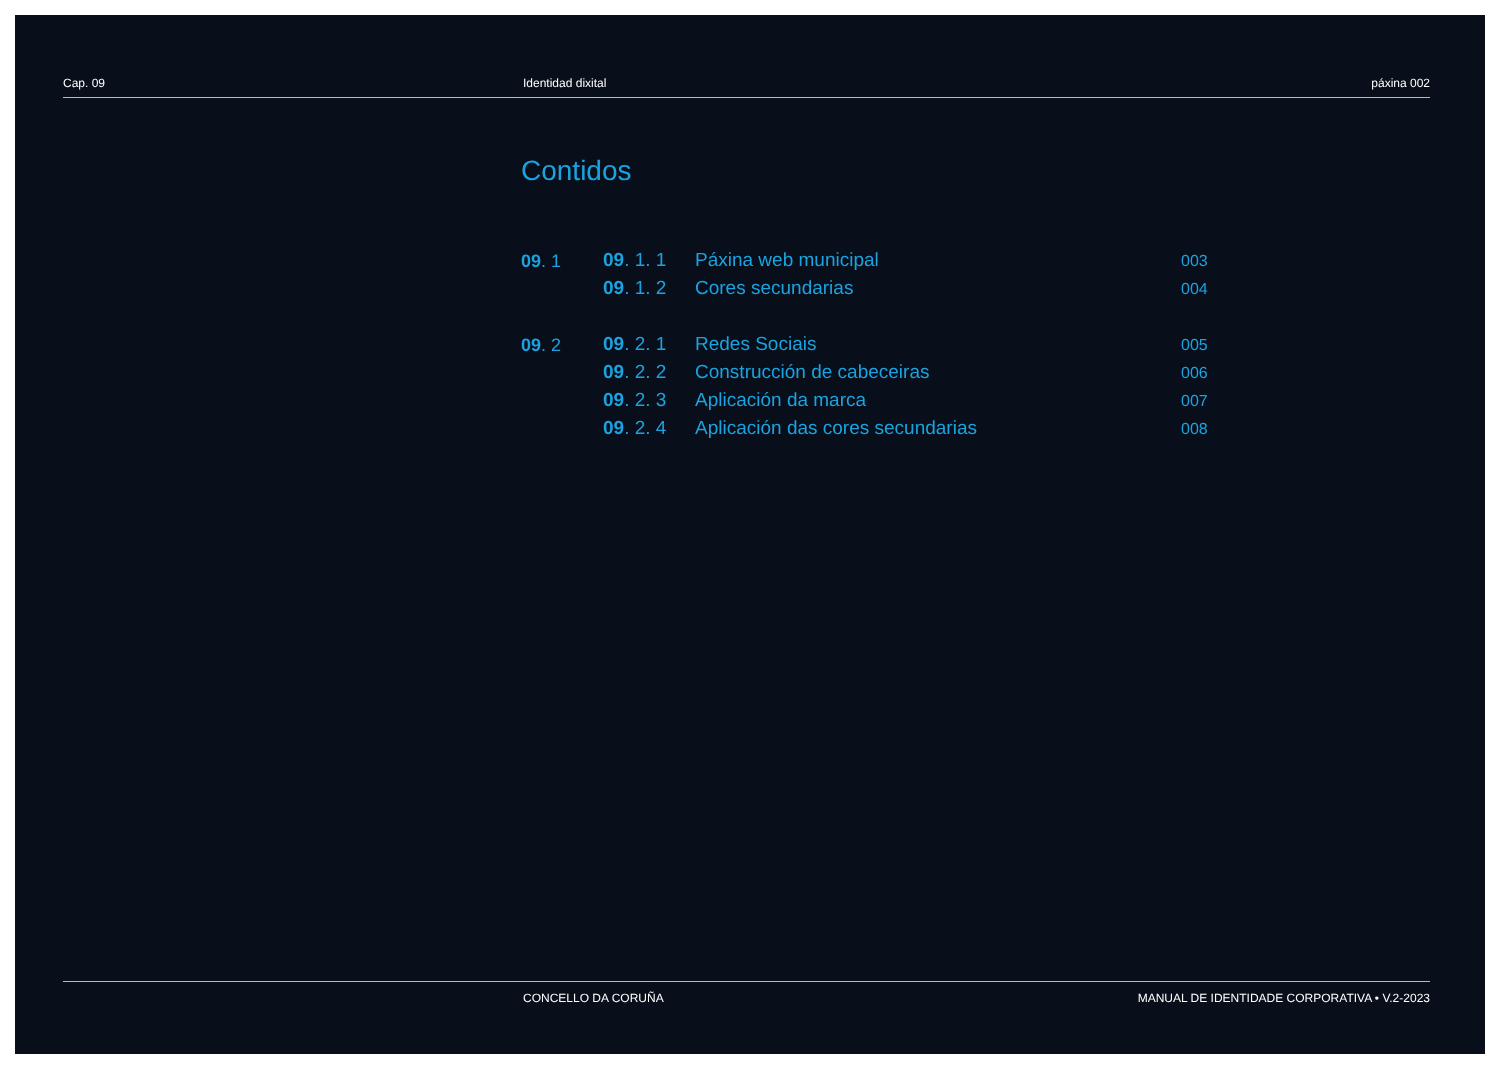Cap. 09 Identidad dixital páxina 002
Contidos
09. 1
09. 1. 1 Páxina web municipal
003
09. 1. 2 Cores secundarias
004
09. 2
09. 2. 1 Redes Sociais
005
09. 2. 2 Construcción de cabeceiras
006
09. 2. 3 Aplicación da marca
007
09. 2. 4 Aplicación das cores secundarias
008
CONCELLO DA CORUÑA MANUAL DE IDENTIDADE CORPORATIVA • V.2-2023